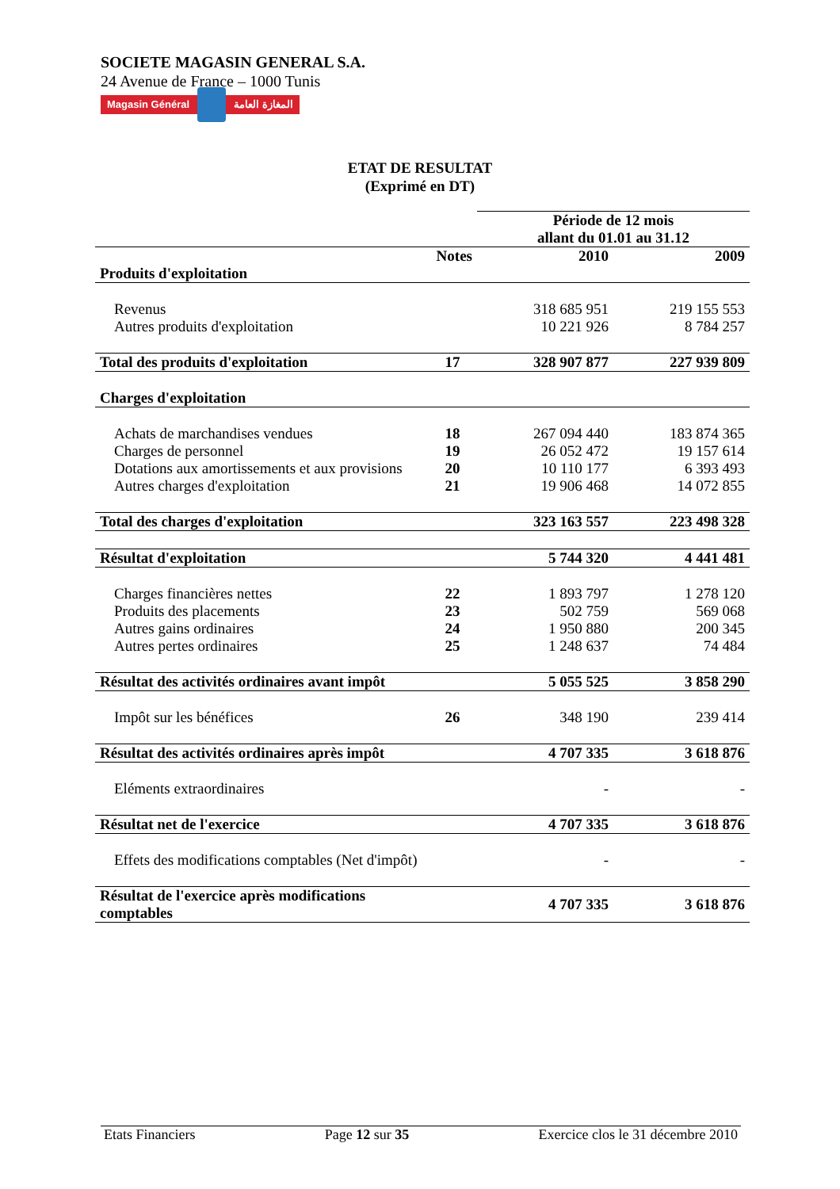SOCIETE MAGASIN GENERAL S.A.
24 Avenue de France – 1000 Tunis
Magasin Général المغازة العامة
ETAT DE RESULTAT
(Exprimé en DT)
| | | Période de 12 mois allant du 01.01 au 31.12 | |
| --- | --- | --- | --- |
| | Notes | 2010 | 2009 |
| Produits d'exploitation | | | |
| Revenus | | 318 685 951 | 219 155 553 |
| Autres produits d'exploitation | | 10 221 926 | 8 784 257 |
| Total des produits d'exploitation | 17 | 328 907 877 | 227 939 809 |
| Charges d'exploitation | | | |
| Achats de marchandises vendues | 18 | 267 094 440 | 183 874 365 |
| Charges de personnel | 19 | 26 052 472 | 19 157 614 |
| Dotations aux amortissements et aux provisions | 20 | 10 110 177 | 6 393 493 |
| Autres charges d'exploitation | 21 | 19 906 468 | 14 072 855 |
| Total des charges d'exploitation | | 323 163 557 | 223 498 328 |
| Résultat d'exploitation | | 5 744 320 | 4 441 481 |
| Charges financières nettes | 22 | 1 893 797 | 1 278 120 |
| Produits des placements | 23 | 502 759 | 569 068 |
| Autres gains ordinaires | 24 | 1 950 880 | 200 345 |
| Autres pertes ordinaires | 25 | 1 248 637 | 74 484 |
| Résultat des activités ordinaires avant impôt | | 5 055 525 | 3 858 290 |
| Impôt sur les bénéfices | 26 | 348 190 | 239 414 |
| Résultat des activités ordinaires après impôt | | 4 707 335 | 3 618 876 |
| Eléments extraordinaires | | - | - |
| Résultat net de l'exercice | | 4 707 335 | 3 618 876 |
| Effets des modifications comptables (Net d'impôt) | | - | - |
| Résultat de l'exercice après modifications comptables | | 4 707 335 | 3 618 876 |
Etats Financiers Page 12 sur 35 Exercice clos le 31 décembre 2010